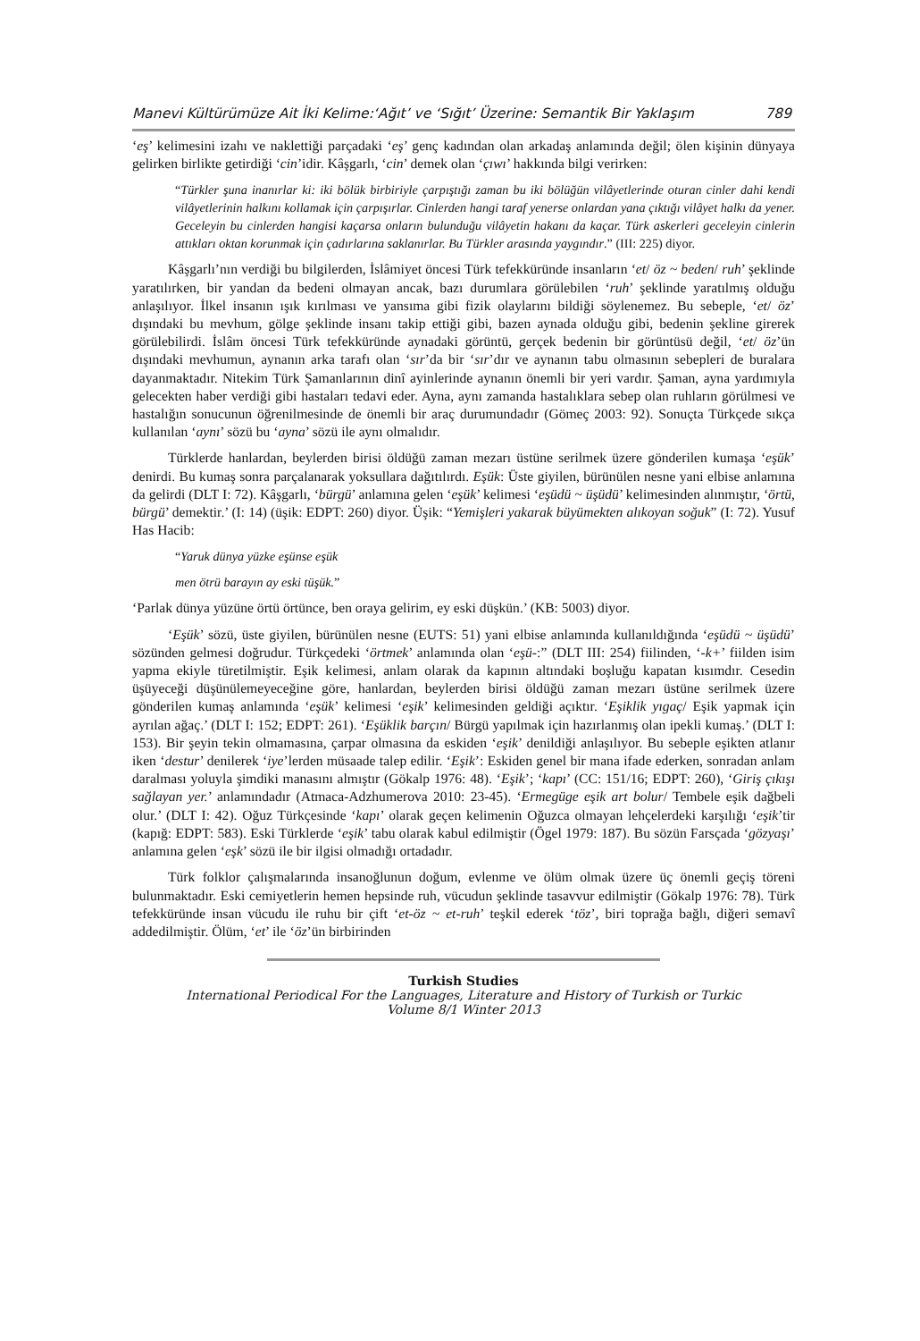Manevi Kültürümüze Ait İki Kelime:‘Ağıt’ ve ‘Sığıt’ Üzerine: Semantik Bir Yaklaşım 789
‘eş’ kelimesini izahı ve naklettiği parçadaki ‘eş’ genç kadından olan arkadaş anlamında değil; ölen kişinin dünyaya gelirken birlikte getirdiği ‘cin’idir. Kâşgarlı, ‘cin’ demek olan ‘çıwı’ hakkında bilgi verirken:
“Türkler şuna inanırlar ki: iki bölük birbiriyle çarpıştığı zaman bu iki bölüğün vilâyetlerinde oturan cinler dahi kendi vilâyetlerinin halkını kollamak için çarpışırlar. Cinlerden hangi taraf yenerse onlardan yana çıktığı vilâyet halkı da yener. Geceleyin bu cinlerden hangisi kaçarsa onların bulunduğu vilâyetin hakanı da kaçar. Türk askerleri geceleyin cinlerin attıkları oktan korunmak için çadırlarına saklanırlar. Bu Türkler arasında yaygındır.” (III: 225) diyor.
Kâşgarlı’nın verdiği bu bilgilerden, İslâmiyet öncesi Türk tefekküründe insanların ‘et/ öz ~ beden/ ruh’ şeklinde yaratılırken, bir yandan da bedeni olmayan ancak, bazı durumlara görülebilen ‘ruh’ şeklinde yaratılmış olduğu anlaşılıyor. İlkel insanın ışık kırılması ve yansıma gibi fizik olaylarını bildiği söylenemez. Bu sebeple, ‘et/ öz’ dışındaki bu mevhum, gölge şeklinde insanı takip ettiği gibi, bazen aynada olduğu gibi, bedenin şekline girerek görülebilirdi. İslâm öncesi Türk tefekküründe aynadaki görüntü, gerçek bedenin bir görüntüsü değil, ‘et/ öz’ün dışındaki mevhumun, aynanın arka tarafı olan ‘sır’da bir ‘sır’dır ve aynanın tabu olmasının sebepleri de buralara dayanmaktadır. Nitekim Türk Şamanlarının dinî ayinlerinde aynanın önemli bir yeri vardır. Şaman, ayna yardımıyla gelecekten haber verdiği gibi hastaları tedavi eder. Ayna, aynı zamanda hastalıklara sebep olan ruhların görülmesi ve hastalığın sonucunun öğrenilmesinde de önemli bir araç durumundadır (Gömeç 2003: 92). Sonuçta Türkçede sıkça kullanılan ‘aynı’ sözü bu ‘ayna’ sözü ile aynı olmalıdır.
Türklerde hanlardan, beylerden birisi öldüğü zaman mezarı üstüne serilmek üzere gönderilen kumaşa ‘eşük’ denirdi. Bu kumaş sonra parçalanarak yoksullara dağıtılırdı. Eşük: Üste giyilen, bürünülen nesne yani elbise anlamına da gelirdi (DLT I: 72). Kâşgarlı, ‘bürgü’ anlamına gelen ‘eşük’ kelimesi ‘eşüdü ~ üşüdü’ kelimesinden alınmıştır, ‘örtü, bürgü’ demektir.’ (I: 14) (üşik: EDPT: 260) diyor. Üşik: “Yemişleri yakarak büyümekten alıkoyan soğuk” (I: 72). Yusuf Has Hacib:
“Yaruk dünya yüzke eşünse eşük
men ötrü barayın ay eski tüşük.”
‘Parlak dünya yüzüne örtü örtünce, ben oraya gelirim, ey eski düşkün.’ (KB: 5003) diyor.
‘Eşük’ sözü, üste giyilen, bürünülen nesne (EUTS: 51) yani elbise anlamında kullanıldığında ‘eşüdü ~ üşüdü’ sözünden gelmesi doğrudur. Türkçedeki ‘örtmek’ anlamında olan ‘eşü-:” (DLT III: 254) fiilinden, ‘-k+’ fiilden isim yapma ekiyle türetilmiştir. Eşik kelimesi, anlam olarak da kapının altındaki boşluğu kapatan kısımdır. Cesedin üşüyeceği düşünülemeyeceğine göre, hanlardan, beylerden birisi öldüğü zaman mezarı üstüne serilmek üzere gönderilen kumaş anlamında ‘eşük’ kelimesi ‘eşik’ kelimesinden geldiği açıktır. ‘Eşiklik yıgaç/ Eşik yapmak için ayrılan ağaç.’ (DLT I: 152; EDPT: 261). ‘Eşüklik barçın/ Bürgü yapılmak için hazırlanmış olan ipekli kumaş.’ (DLT I: 153). Bir şeyin tekin olmamasına, çarpar olmasına da eskiden ‘eşik’ denildiği anlaşılıyor. Bu sebeple eşikten atlanır iken ‘destur’ denilerek ‘iye’lerden müsaade talep edilir. ‘Eşik’: Eskiden genel bir mana ifade ederken, sonradan anlam daralması yoluyla şimdiki manasını almıştır (Gökalp 1976: 48). ‘Eşik’; ‘kapı’ (CC: 151/16; EDPT: 260), ‘Giriş çıkışı sağlayan yer.’ anlamındadır (Atmaca-Adzhumerova 2010: 23-45). ‘Ermegüge eşik art bolur/ Tembele eşik dağbeli olur.’ (DLT I: 42). Oğuz Türkçesinde ‘kapı’ olarak geçen kelimenin Oğuzca olmayan lehçelerdeki karşılığı ‘eşik’tir (kapığ: EDPT: 583). Eski Türklerde ‘eşik’ tabu olarak kabul edilmiştir (Ögel 1979: 187). Bu sözün Farsçada ‘gözyaşı’ anlamına gelen ‘eşk’ sözü ile bir ilgisi olmadığı ortadadır.
Türk folklor çalışmalarında insanoğlunun doğum, evlenme ve ölüm olmak üzere üç önemli geçiş töreni bulunmaktadır. Eski cemiyetlerin hemen hepsinde ruh, vücudun şeklinde tasavvur edilmiştir (Gökalp 1976: 78). Türk tefekküründe insan vücudu ile ruhu bir çift ‘et-öz ~ et-ruh’ teşkil ederek ‘töz’, biri toprağa bağlı, diğeri semavî addedilmiştir. Ölüm, ‘et’ ile ‘öz’ün birbirinden
Turkish Studies
International Periodical For the Languages, Literature and History of Turkish or Turkic
Volume 8/1 Winter 2013